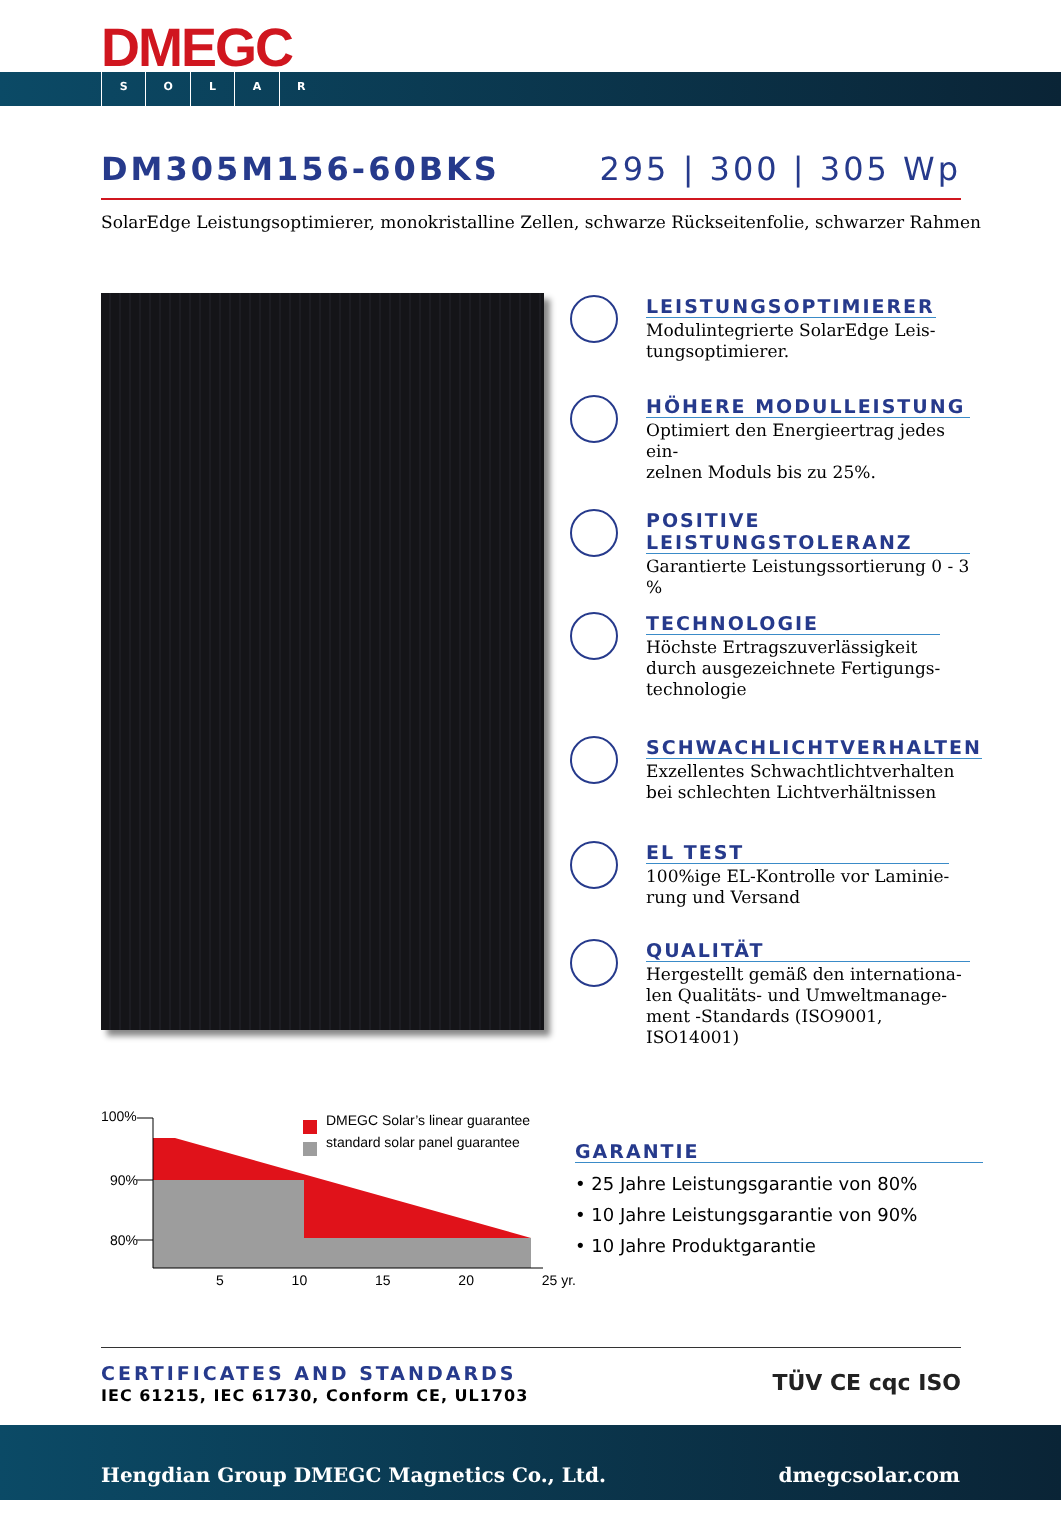DMEGC
SOLAR
DM305M156-60BKS 295 | 300 | 305 Wp
SolarEdge Leistungsoptimierer, monokristalline Zellen, schwarze Rückseitenfolie, schwarzer Rahmen
LEISTUNGSOPTIMIERER
Modulintegrierte SolarEdge Leis-
tungsoptimierer.
HÖHERE MODULLEISTUNG
Optimiert den Energieertrag jedes ein-
zelnen Moduls bis zu 25%.
POSITIVE LEISTUNGSTOLERANZ
Garantierte Leistungssortierung 0 - 3 %
TECHNOLOGIE
Höchste Ertragszuverlässigkeit
durch ausgezeichnete Fertigungs-
technologie
SCHWACHLICHTVERHALTEN
Exzellentes Schwachtlichtverhalten
bei schlechten Lichtverhältnissen
EL TEST
100%ige EL-Kontrolle vor Laminie-
rung und Versand
QUALITÄT
Hergestellt gemäß den internationa-
len Qualitäts- und Umweltmanage-
ment -Standards (ISO9001, ISO14001)
100%
90%
80%
DMEGC Solar’s linear guarantee
standard solar panel guarantee
5 10 15 20 25 yr.
GARANTIE
• 25 Jahre Leistungsgarantie von 80%
• 10 Jahre Leistungsgarantie von 90%
• 10 Jahre Produktgarantie
CERTIFICATES AND STANDARDS
IEC 61215, IEC 61730, Conform CE, UL1703
TÜV CE cqc ISO
Hengdian Group DMEGC Magnetics Co., Ltd. dmegcsolar.com